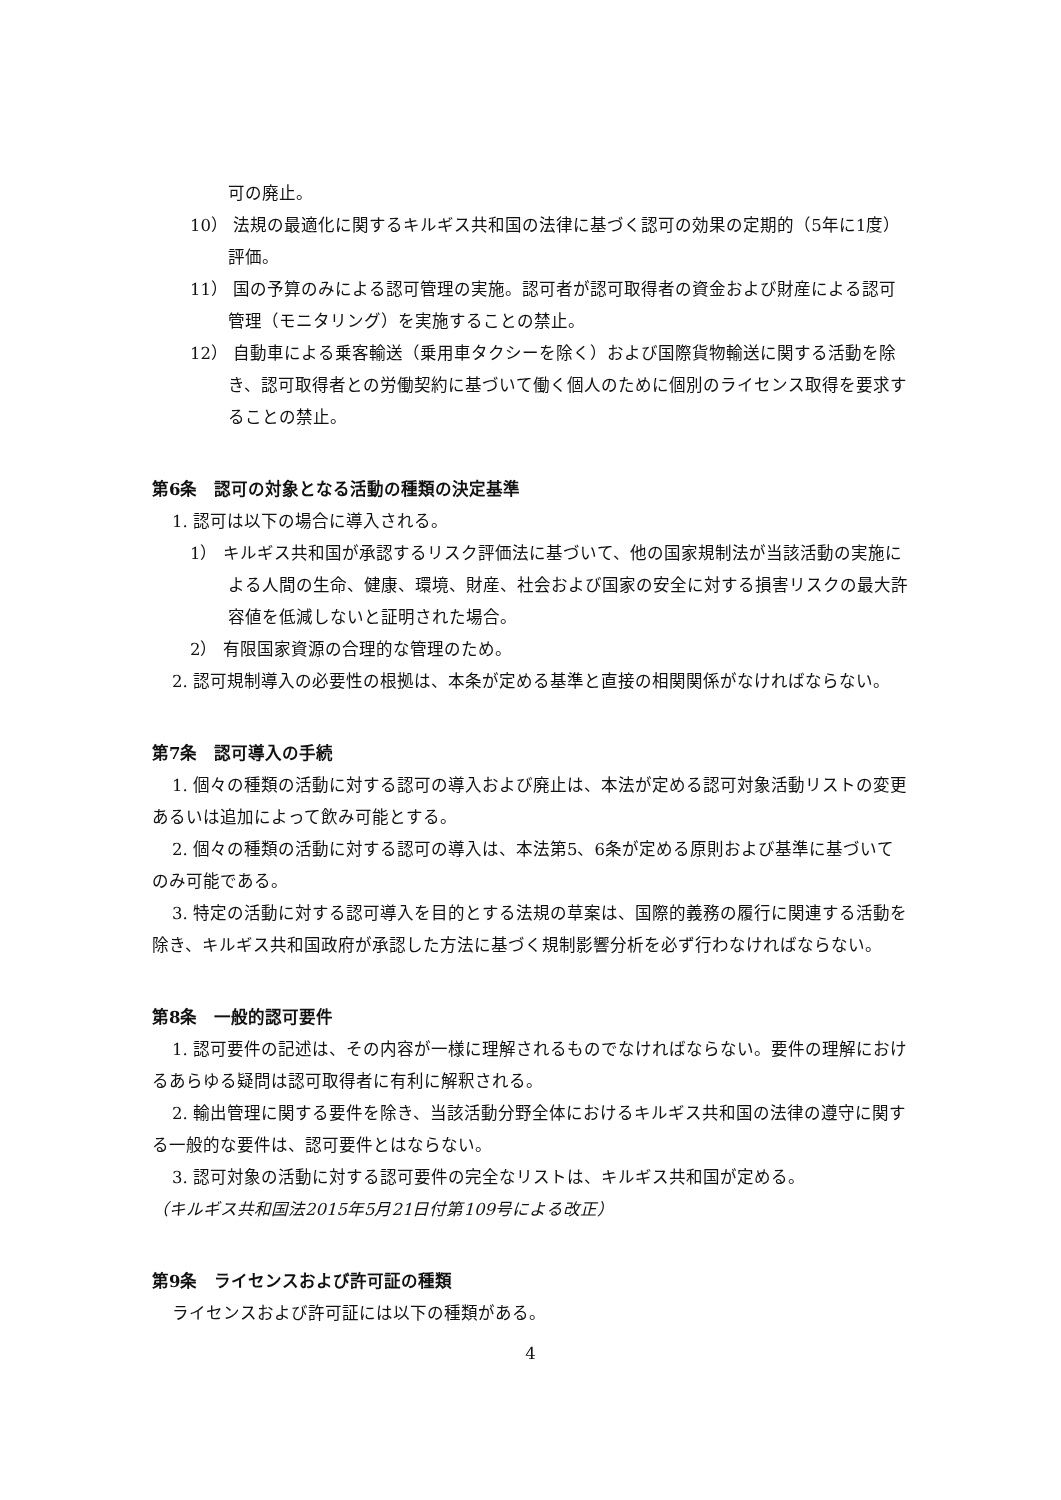可の廃止。
10） 法規の最適化に関するキルギス共和国の法律に基づく認可の効果の定期的（5年に1度）評価。
11） 国の予算のみによる認可管理の実施。認可者が認可取得者の資金および財産による認可管理（モニタリング）を実施することの禁止。
12） 自動車による乗客輸送（乗用車タクシーを除く）および国際貨物輸送に関する活動を除き、認可取得者との労働契約に基づいて働く個人のために個別のライセンス取得を要求することの禁止。
第6条　認可の対象となる活動の種類の決定基準
1. 認可は以下の場合に導入される。
1） キルギス共和国が承認するリスク評価法に基づいて、他の国家規制法が当該活動の実施による人間の生命、健康、環境、財産、社会および国家の安全に対する損害リスクの最大許容値を低減しないと証明された場合。
2） 有限国家資源の合理的な管理のため。
2. 認可規制導入の必要性の根拠は、本条が定める基準と直接の相関関係がなければならない。
第7条　認可導入の手続
1. 個々の種類の活動に対する認可の導入および廃止は、本法が定める認可対象活動リストの変更あるいは追加によって飲み可能とする。
2. 個々の種類の活動に対する認可の導入は、本法第5、6条が定める原則および基準に基づいてのみ可能である。
3. 特定の活動に対する認可導入を目的とする法規の草案は、国際的義務の履行に関連する活動を除き、キルギス共和国政府が承認した方法に基づく規制影響分析を必ず行わなければならない。
第8条　一般的認可要件
1. 認可要件の記述は、その内容が一様に理解されるものでなければならない。要件の理解におけるあらゆる疑問は認可取得者に有利に解釈される。
2. 輸出管理に関する要件を除き、当該活動分野全体におけるキルギス共和国の法律の遵守に関する一般的な要件は、認可要件とはならない。
3. 認可対象の活動に対する認可要件の完全なリストは、キルギス共和国が定める。
（キルギス共和国法2015年5月21日付第109号による改正）
第9条　ライセンスおよび許可証の種類
ライセンスおよび許可証には以下の種類がある。
4